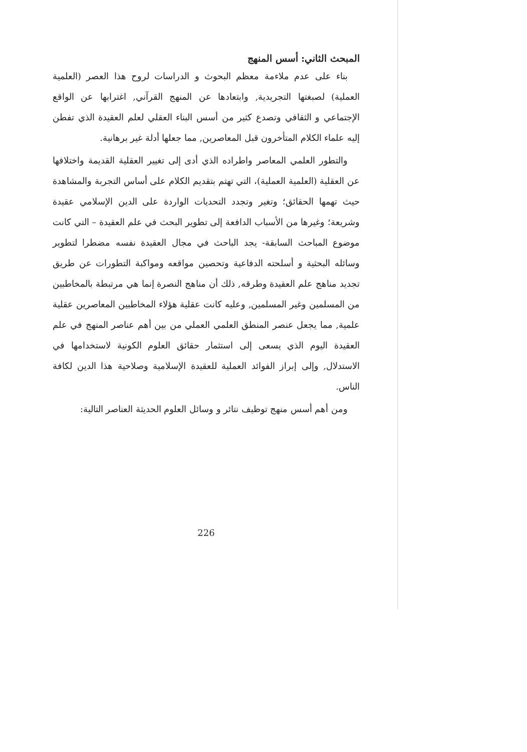المبحث الثاني: أسس المنهج
بناء على عدم ملاءمة معظم البحوث و الدراسات لروح هذا العصر (العلمية العملية) لصبغتها التجريدية, وابتعادها عن المنهج القرآني, اغترابها عن الواقع الإجتماعي و الثقافي وتصدع كثير من أسس البناء العقلي لعلم العقيدة الذي تفطن إليه علماء الكلام المتأخرون قبل المعاصرين, مما جعلها أدلة غير برهانية.
والتطور العلمي المعاصر واطراده الذي أدى إلى تغيير العقلية القديمة واختلافها عن العقلية (العلمية العملية)، التي تهتم بتقديم الكلام على أساس التجربة والمشاهدة حيث تهمها الحقائق؛ وتغير وتجدد التحديات الواردة على الدين الإسلامي عقيدة وشريعة؛ وغيرها من الأسباب الدافعة إلى تطوير البحث في علم العقيدة – التي كانت موضوع المباحث السابقة- يجد الباحث في مجال العقيدة نفسه مضطرا لتطوير وسائله البحثية و أسلحته الدفاعية وتحصين مواقعه ومواكبة التطورات عن طريق تجديد مناهج علم العقيدة وطرقه, ذلك أن مناهج النصرة إنما هي مرتبطة بالمخاطبين من المسلمين وغير المسلمين, وعليه كانت عقلية هؤلاء المخاطبين المعاصرين عقلية علمية, مما يجعل عنصر المنطق العلمي العملي من بين أهم عناصر المنهج في علم العقيدة اليوم الذي يسعى إلى استثمار حقائق العلوم الكونية لاستخدامها في الاستدلال, وإلى إبراز الفوائد العملية للعقيدة الإسلامية وصلاحية هذا الدين لكافة الناس.
ومن أهم أسس منهج توظيف نتائر و وسائل العلوم الحديثة العناصر التالية:
226